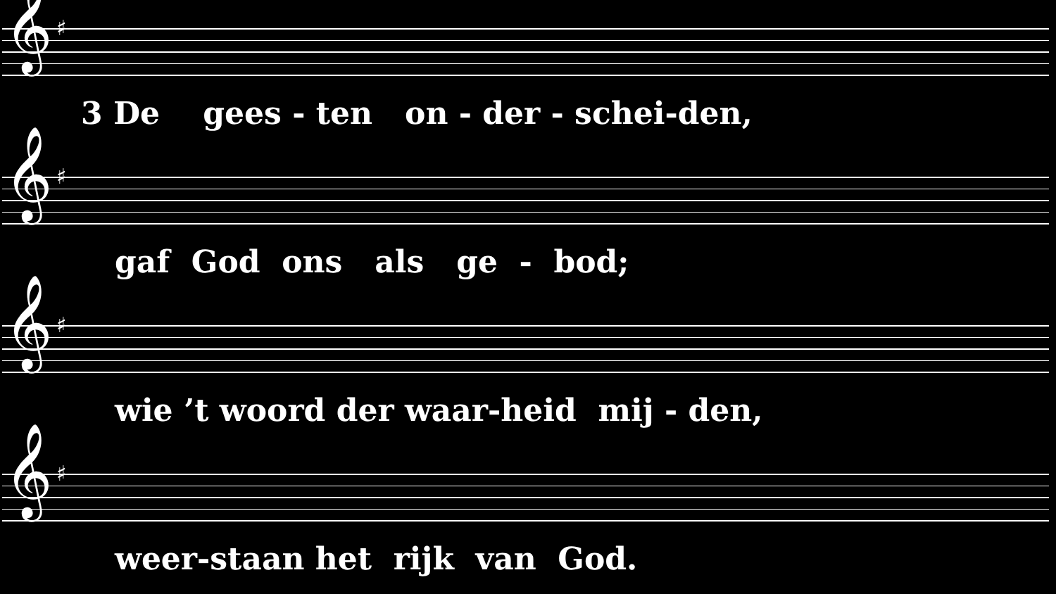𝄞 ♯
3 De gees - ten on - der - schei-den,
𝄞 ♯
gaf God ons als ge - bod;
𝄞 ♯
wie ’t woord der waar-heid mij - den,
𝄞 ♯
weer-staan het rijk van God.